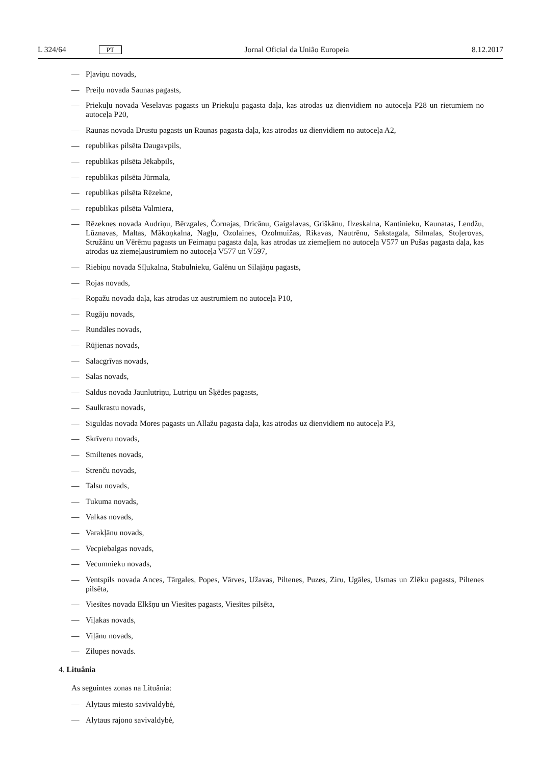L 324/64 PT Jornal Oficial da União Europeia 8.12.2017
— Pļaviņu novads,
— Preiļu novada Saunas pagasts,
— Priekuļu novada Veselavas pagasts un Priekuļu pagasta daļa, kas atrodas uz dienvidiem no autoceļa P28 un rietumiem no autoceļa P20,
— Raunas novada Drustu pagasts un Raunas pagasta daļa, kas atrodas uz dienvidiem no autoceļa A2,
— republikas pilsēta Daugavpils,
— republikas pilsēta Jēkabpils,
— republikas pilsēta Jūrmala,
— republikas pilsēta Rēzekne,
— republikas pilsēta Valmiera,
— Rēzeknes novada Audriņu, Bērzgales, Čornajas, Dricānu, Gaigalavas, Griškānu, Ilzeskalna, Kantinieku, Kaunatas, Lendžu, Lūznavas, Maltas, Mākoņkalna, Nagļu, Ozolaines, Ozolmuižas, Rikavas, Nautrēnu, Sakstagala, Silmalas, Stoļerovas, Stružānu un Vērēmu pagasts un Feimaņu pagasta daļa, kas atrodas uz ziemeļiem no autoceļa V577 un Pušas pagasta daļa, kas atrodas uz ziemeļaustrumiem no autoceļa V577 un V597,
— Riebiņu novada Sīļukalna, Stabulnieku, Galēnu un Silajāņu pagasts,
— Rojas novads,
— Ropažu novada daļa, kas atrodas uz austrumiem no autoceļa P10,
— Rugāju novads,
— Rundāles novads,
— Rūjienas novads,
— Salacgrīvas novads,
— Salas novads,
— Saldus novada Jaunlutriņu, Lutriņu un Šķēdes pagasts,
— Saulkrastu novads,
— Siguldas novada Mores pagasts un Allažu pagasta daļa, kas atrodas uz dienvidiem no autoceļa P3,
— Skrīveru novads,
— Smiltenes novads,
— Strenču novads,
— Talsu novads,
— Tukuma novads,
— Valkas novads,
— Varakļānu novads,
— Vecpiebalgas novads,
— Vecumnieku novads,
— Ventspils novada Ances, Tārgales, Popes, Vārves, Užavas, Piltenes, Puzes, Ziru, Ugāles, Usmas un Zlēku pagasts, Piltenes pilsēta,
— Viesītes novada Elkšņu un Viesītes pagasts, Viesītes pilsēta,
— Viļakas novads,
— Viļānu novads,
— Zilupes novads.
4. Lituânia
As seguintes zonas na Lituânia:
— Alytaus miesto savivaldybė,
— Alytaus rajono savivaldybė,